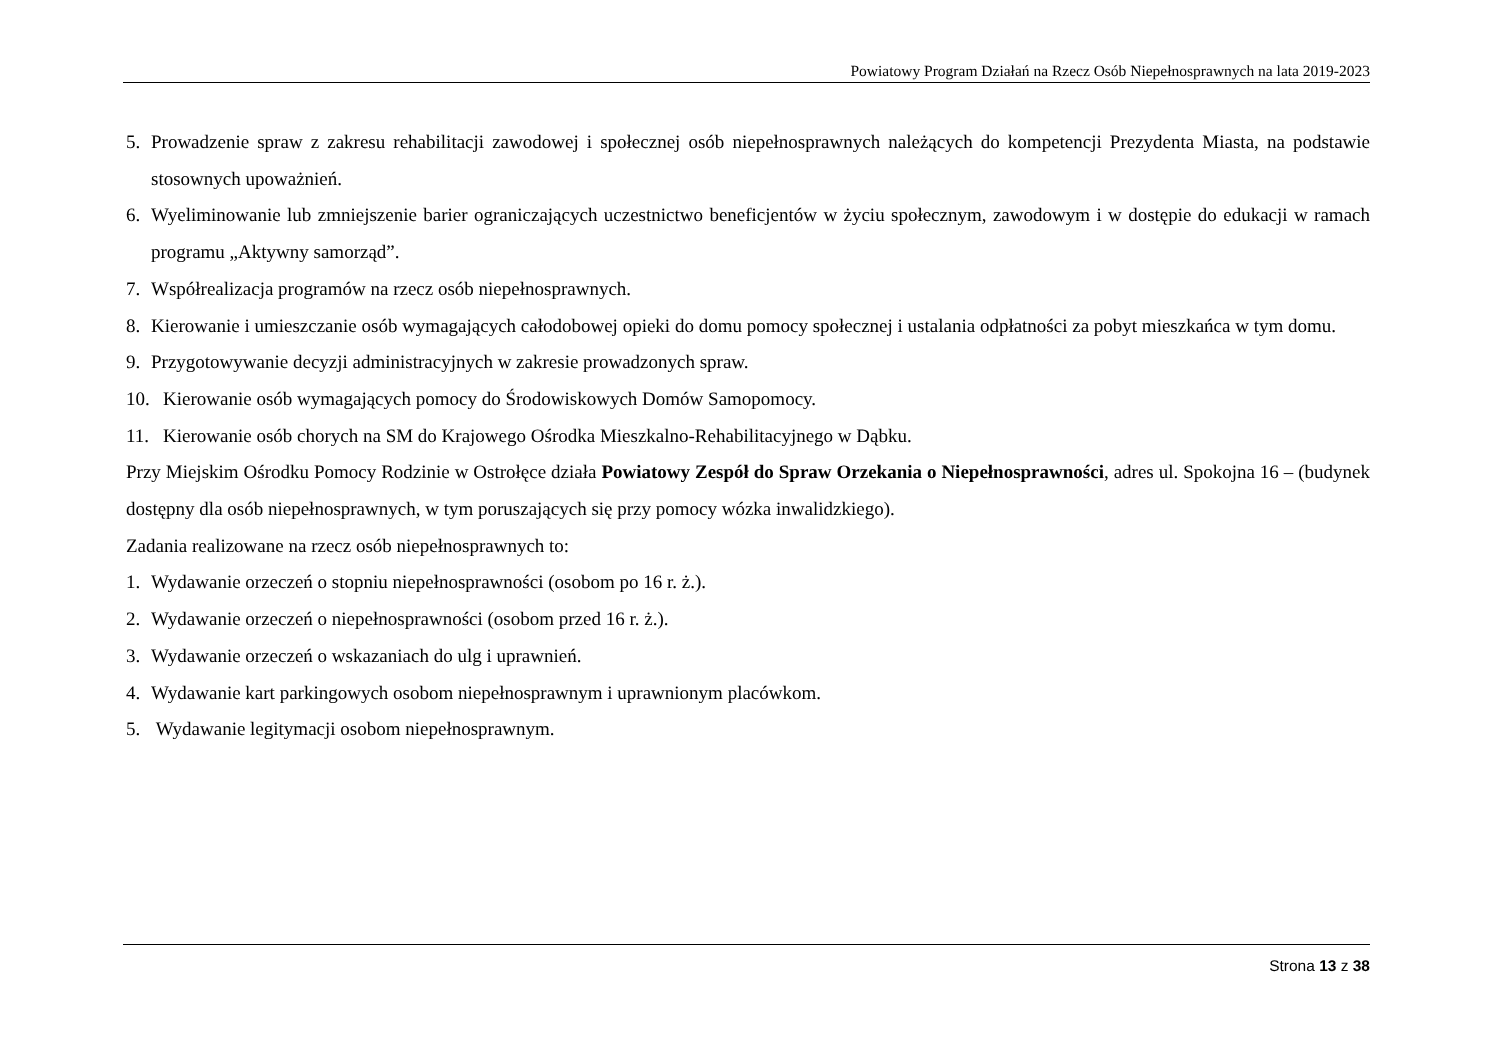Powiatowy Program Działań na Rzecz Osób Niepełnosprawnych na lata 2019-2023
5. Prowadzenie spraw z zakresu rehabilitacji zawodowej i społecznej osób niepełnosprawnych należących do kompetencji Prezydenta Miasta, na podstawie stosownych upoważnień.
6. Wyeliminowanie lub zmniejszenie barier ograniczających uczestnictwo beneficjentów w życiu społecznym, zawodowym i w dostępie do edukacji w ramach programu „Aktywny samorząd”.
7. Współrealizacja programów na rzecz osób niepełnosprawnych.
8. Kierowanie i umieszczanie osób wymagających całodobowej opieki do domu pomocy społecznej i ustalania odpłatności za pobyt mieszkańca w tym domu.
9. Przygotowywanie decyzji administracyjnych w zakresie prowadzonych spraw.
10. Kierowanie osób wymagających pomocy do Środowiskowych Domów Samopomocy.
11. Kierowanie osób chorych na SM do Krajowego Ośrodka Mieszkalno-Rehabilitacyjnego w Dąbku.
Przy Miejskim Ośrodku Pomocy Rodzinie w Ostrołęce działa Powiatowy Zespół do Spraw Orzekania o Niepełnosprawności, adres ul. Spokojna 16 – (budynek dostępny dla osób niepełnosprawnych, w tym poruszających się przy pomocy wózka inwalidzkiego).
Zadania realizowane na rzecz osób niepełnosprawnych to:
1. Wydawanie orzeczeń o stopniu niepełnosprawności (osobom po 16 r. ż.).
2. Wydawanie orzeczeń o niepełnosprawności (osobom przed 16 r. ż.).
3. Wydawanie orzeczeń o wskazaniach do ulg i uprawnień.
4. Wydawanie kart parkingowych osobom niepełnosprawnym i uprawnionym placówkom.
5. Wydawanie legitymacji osobom niepełnosprawnym.
Strona 13 z 38